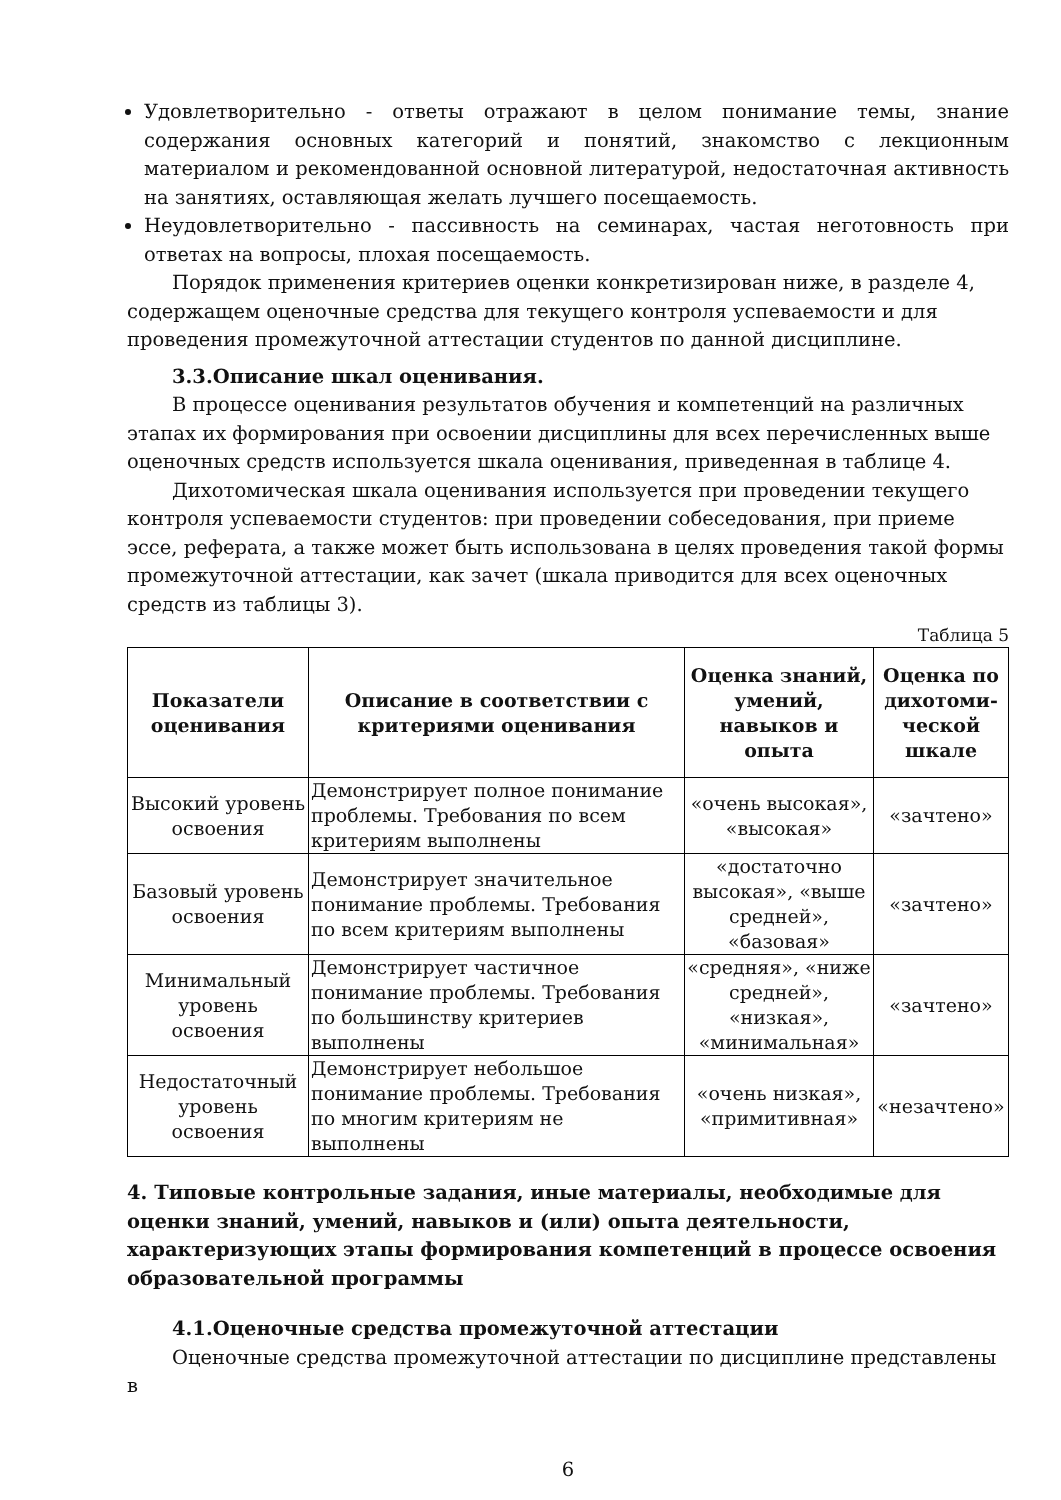Удовлетворительно - ответы отражают в целом понимание темы, знание содержания основных категорий и понятий, знакомство с лекционным материалом и рекомендованной основной литературой, недостаточная активность на занятиях, оставляющая желать лучшего посещаемость.
Неудовлетворительно - пассивность на семинарах, частая неготовность при ответах на вопросы, плохая посещаемость.
Порядок применения критериев оценки конкретизирован ниже, в разделе 4, содержащем оценочные средства для текущего контроля успеваемости и для проведения промежуточной аттестации студентов по данной дисциплине.
3.3.Описание шкал оценивания.
В процессе оценивания результатов обучения и компетенций на различных этапах их формирования при освоении дисциплины для всех перечисленных выше оценочных средств используется шкала оценивания, приведенная в таблице 4.
Дихотомическая шкала оценивания используется при проведении текущего контроля успеваемости студентов: при проведении собеседования, при приеме эссе, реферата, а также может быть использована в целях проведения такой формы промежуточной аттестации, как зачет (шкала приводится для всех оценочных средств из таблицы 3).
Таблица 5
| Показатели оценивания | Описание в соответствии с критериями оценивания | Оценка знаний, умений, навыков и опыта | Оценка по дихотоми-ческой шкале |
| --- | --- | --- | --- |
| Высокий уровень освоения | Демонстрирует полное понимание проблемы. Требования по всем критериям выполнены | «очень высокая», «высокая» | «зачтено» |
| Базовый уровень освоения | Демонстрирует значительное понимание проблемы. Требования по всем критериям выполнены | «достаточно высокая», «выше средней», «базовая» | «зачтено» |
| Минимальный уровень освоения | Демонстрирует частичное понимание проблемы. Требования по большинству критериев выполнены | «средняя», «ниже средней», «низкая», «минимальная» | «зачтено» |
| Недостаточный уровень освоения | Демонстрирует небольшое понимание проблемы. Требования по многим критериям не выполнены | «очень низкая», «примитивная» | «незачтено» |
4. Типовые контрольные задания, иные материалы, необходимые для оценки знаний, умений, навыков и (или) опыта деятельности, характеризующих этапы формирования компетенций в процессе освоения образовательной программы
4.1.Оценочные средства промежуточной аттестации
Оценочные средства промежуточной аттестации по дисциплине представлены в
6